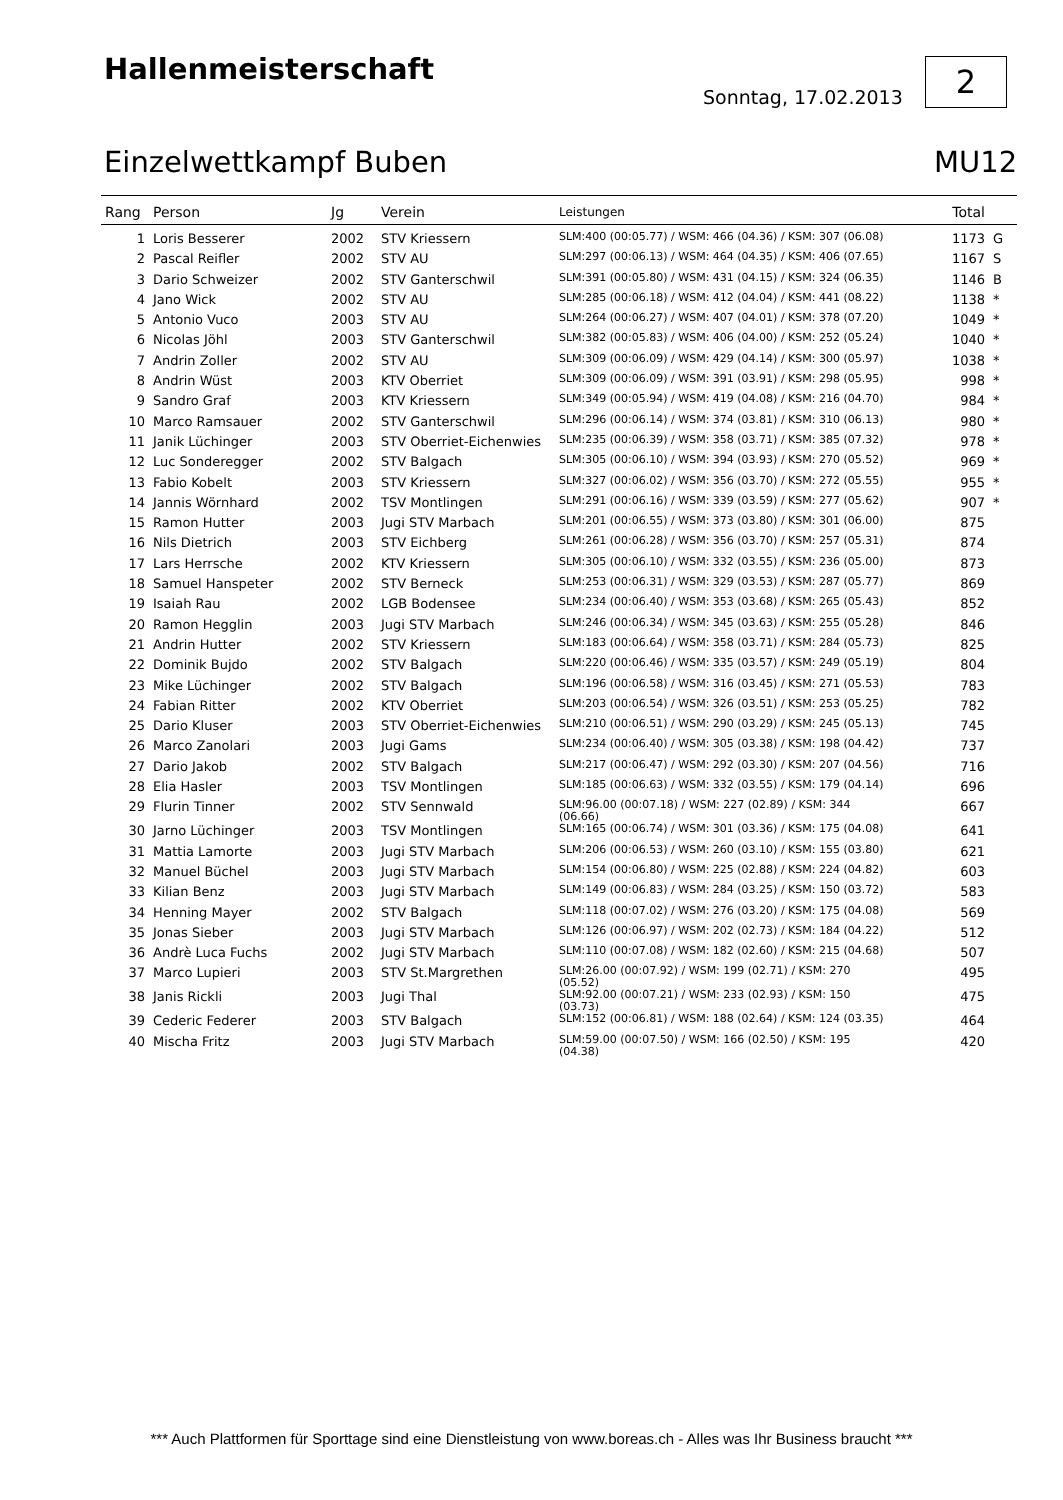Hallenmeisterschaft
Sonntag, 17.02.2013
2
Einzelwettkampf Buben MU12
| Rang | Person | Jg | Verein | Leistungen | Total | |
| --- | --- | --- | --- | --- | --- | --- |
| 1 | Loris Besserer | 2002 | STV Kriessern | SLM:400 (00:05.77) / WSM: 466 (04.36) / KSM: 307 (06.08) | 1173 | G |
| 2 | Pascal Reifler | 2002 | STV AU | SLM:297 (00:06.13) / WSM: 464 (04.35) / KSM: 406 (07.65) | 1167 | S |
| 3 | Dario Schweizer | 2002 | STV Ganterschwil | SLM:391 (00:05.80) / WSM: 431 (04.15) / KSM: 324 (06.35) | 1146 | B |
| 4 | Jano Wick | 2002 | STV AU | SLM:285 (00:06.18) / WSM: 412 (04.04) / KSM: 441 (08.22) | 1138 | * |
| 5 | Antonio Vuco | 2003 | STV AU | SLM:264 (00:06.27) / WSM: 407 (04.01) / KSM: 378 (07.20) | 1049 | * |
| 6 | Nicolas Jöhl | 2003 | STV Ganterschwil | SLM:382 (00:05.83) / WSM: 406 (04.00) / KSM: 252 (05.24) | 1040 | * |
| 7 | Andrin Zoller | 2002 | STV AU | SLM:309 (00:06.09) / WSM: 429 (04.14) / KSM: 300 (05.97) | 1038 | * |
| 8 | Andrin Wüst | 2003 | KTV Oberriet | SLM:309 (00:06.09) / WSM: 391 (03.91) / KSM: 298 (05.95) | 998 | * |
| 9 | Sandro Graf | 2003 | KTV Kriessern | SLM:349 (00:05.94) / WSM: 419 (04.08) / KSM: 216 (04.70) | 984 | * |
| 10 | Marco Ramsauer | 2002 | STV Ganterschwil | SLM:296 (00:06.14) / WSM: 374 (03.81) / KSM: 310 (06.13) | 980 | * |
| 11 | Janik Lüchinger | 2003 | STV Oberriet-Eichenwies | SLM:235 (00:06.39) / WSM: 358 (03.71) / KSM: 385 (07.32) | 978 | * |
| 12 | Luc Sonderegger | 2002 | STV Balgach | SLM:305 (00:06.10) / WSM: 394 (03.93) / KSM: 270 (05.52) | 969 | * |
| 13 | Fabio Kobelt | 2003 | STV Kriessern | SLM:327 (00:06.02) / WSM: 356 (03.70) / KSM: 272 (05.55) | 955 | * |
| 14 | Jannis Wörnhard | 2002 | TSV Montlingen | SLM:291 (00:06.16) / WSM: 339 (03.59) / KSM: 277 (05.62) | 907 | * |
| 15 | Ramon Hutter | 2003 | Jugi STV Marbach | SLM:201 (00:06.55) / WSM: 373 (03.80) / KSM: 301 (06.00) | 875 | |
| 16 | Nils Dietrich | 2003 | STV Eichberg | SLM:261 (00:06.28) / WSM: 356 (03.70) / KSM: 257 (05.31) | 874 | |
| 17 | Lars Herrsche | 2002 | KTV Kriessern | SLM:305 (00:06.10) / WSM: 332 (03.55) / KSM: 236 (05.00) | 873 | |
| 18 | Samuel Hanspeter | 2002 | STV Berneck | SLM:253 (00:06.31) / WSM: 329 (03.53) / KSM: 287 (05.77) | 869 | |
| 19 | Isaiah Rau | 2002 | LGB Bodensee | SLM:234 (00:06.40) / WSM: 353 (03.68) / KSM: 265 (05.43) | 852 | |
| 20 | Ramon Hegglin | 2003 | Jugi STV Marbach | SLM:246 (00:06.34) / WSM: 345 (03.63) / KSM: 255 (05.28) | 846 | |
| 21 | Andrin Hutter | 2002 | STV Kriessern | SLM:183 (00:06.64) / WSM: 358 (03.71) / KSM: 284 (05.73) | 825 | |
| 22 | Dominik Bujdo | 2002 | STV Balgach | SLM:220 (00:06.46) / WSM: 335 (03.57) / KSM: 249 (05.19) | 804 | |
| 23 | Mike Lüchinger | 2002 | STV Balgach | SLM:196 (00:06.58) / WSM: 316 (03.45) / KSM: 271 (05.53) | 783 | |
| 24 | Fabian Ritter | 2002 | KTV Oberriet | SLM:203 (00:06.54) / WSM: 326 (03.51) / KSM: 253 (05.25) | 782 | |
| 25 | Dario Kluser | 2003 | STV Oberriet-Eichenwies | SLM:210 (00:06.51) / WSM: 290 (03.29) / KSM: 245 (05.13) | 745 | |
| 26 | Marco Zanolari | 2003 | Jugi Gams | SLM:234 (00:06.40) / WSM: 305 (03.38) / KSM: 198 (04.42) | 737 | |
| 27 | Dario Jakob | 2002 | STV Balgach | SLM:217 (00:06.47) / WSM: 292 (03.30) / KSM: 207 (04.56) | 716 | |
| 28 | Elia Hasler | 2003 | TSV Montlingen | SLM:185 (00:06.63) / WSM: 332 (03.55) / KSM: 179 (04.14) | 696 | |
| 29 | Flurin Tinner | 2002 | STV Sennwald | SLM:96.00 (00:07.18) / WSM: 227 (02.89) / KSM: 344 (06.66) | 667 | |
| 30 | Jarno Lüchinger | 2003 | TSV Montlingen | SLM:165 (00:06.74) / WSM: 301 (03.36) / KSM: 175 (04.08) | 641 | |
| 31 | Mattia Lamorte | 2003 | Jugi STV Marbach | SLM:206 (00:06.53) / WSM: 260 (03.10) / KSM: 155 (03.80) | 621 | |
| 32 | Manuel Büchel | 2003 | Jugi STV Marbach | SLM:154 (00:06.80) / WSM: 225 (02.88) / KSM: 224 (04.82) | 603 | |
| 33 | Kilian Benz | 2003 | Jugi STV Marbach | SLM:149 (00:06.83) / WSM: 284 (03.25) / KSM: 150 (03.72) | 583 | |
| 34 | Henning Mayer | 2002 | STV Balgach | SLM:118 (00:07.02) / WSM: 276 (03.20) / KSM: 175 (04.08) | 569 | |
| 35 | Jonas Sieber | 2003 | Jugi STV Marbach | SLM:126 (00:06.97) / WSM: 202 (02.73) / KSM: 184 (04.22) | 512 | |
| 36 | Andrè Luca Fuchs | 2002 | Jugi STV Marbach | SLM:110 (00:07.08) / WSM: 182 (02.60) / KSM: 215 (04.68) | 507 | |
| 37 | Marco Lupieri | 2003 | STV St.Margrethen | SLM:26.00 (00:07.92) / WSM: 199 (02.71) / KSM: 270 (05.52) | 495 | |
| 38 | Janis Rickli | 2003 | Jugi Thal | SLM:92.00 (00:07.21) / WSM: 233 (02.93) / KSM: 150 (03.73) | 475 | |
| 39 | Cederic Federer | 2003 | STV Balgach | SLM:152 (00:06.81) / WSM: 188 (02.64) / KSM: 124 (03.35) | 464 | |
| 40 | Mischa Fritz | 2003 | Jugi STV Marbach | SLM:59.00 (00:07.50) / WSM: 166 (02.50) / KSM: 195 (04.38) | 420 | |
*** Auch Plattformen für Sporttage sind eine Dienstleistung von www.boreas.ch - Alles was Ihr Business braucht ***